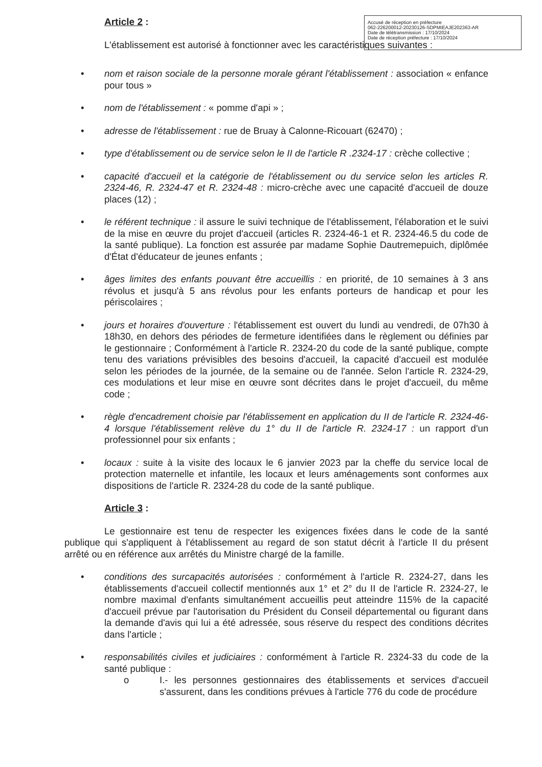Accusé de réception en préfecture
062-226200012-20230126-SDPMIEAJE202363-AR
Date de télétransmission : 17/10/2024
Date de réception préfecture : 17/10/2024
Article 2 :
L'établissement est autorisé à fonctionner avec les caractéristiques suivantes :
• nom et raison sociale de la personne morale gérant l'établissement : association « enfance pour tous »
• nom de l'établissement : « pomme d'api » ;
• adresse de l'établissement : rue de Bruay à Calonne-Ricouart (62470) ;
• type d'établissement ou de service selon le II de l'article R .2324-17 : crèche collective ;
• capacité d'accueil et la catégorie de l'établissement ou du service selon les articles R. 2324-46, R. 2324-47 et R. 2324-48 : micro-crèche avec une capacité d'accueil de douze places (12) ;
• le référent technique : il assure le suivi technique de l'établissement, l'élaboration et le suivi de la mise en œuvre du projet d'accueil (articles R. 2324-46-1 et R. 2324-46.5 du code de la santé publique). La fonction est assurée par madame Sophie Dautremepuich, diplômée d'État d'éducateur de jeunes enfants ;
• âges limites des enfants pouvant être accueillis : en priorité, de 10 semaines à 3 ans révolus et jusqu'à 5 ans révolus pour les enfants porteurs de handicap et pour les périscolaires ;
• jours et horaires d'ouverture : l'établissement est ouvert du lundi au vendredi, de 07h30 à 18h30, en dehors des périodes de fermeture identifiées dans le règlement ou définies par le gestionnaire ; Conformément à l'article R. 2324-20 du code de la santé publique, compte tenu des variations prévisibles des besoins d'accueil, la capacité d'accueil est modulée selon les périodes de la journée, de la semaine ou de l'année. Selon l'article R. 2324-29, ces modulations et leur mise en œuvre sont décrites dans le projet d'accueil, du même code ;
• règle d'encadrement choisie par l'établissement en application du II de l'article R. 2324-46-4 lorsque l'établissement relève du 1° du II de l'article R. 2324-17 : un rapport d'un professionnel pour six enfants ;
• locaux : suite à la visite des locaux le 6 janvier 2023 par la cheffe du service local de protection maternelle et infantile, les locaux et leurs aménagements sont conformes aux dispositions de l'article R. 2324-28 du code de la santé publique.
Article 3 :
Le gestionnaire est tenu de respecter les exigences fixées dans le code de la santé publique qui s'appliquent à l'établissement au regard de son statut décrit à l'article II du présent arrêté ou en référence aux arrêtés du Ministre chargé de la famille.
• conditions des surcapacités autorisées : conformément à l'article R. 2324-27, dans les établissements d'accueil collectif mentionnés aux 1° et 2° du II de l'article R. 2324-27, le nombre maximal d'enfants simultanément accueillis peut atteindre 115% de la capacité d'accueil prévue par l'autorisation du Président du Conseil départemental ou figurant dans la demande d'avis qui lui a été adressée, sous réserve du respect des conditions décrites dans l'article ;
• responsabilités civiles et judiciaires : conformément à l'article R. 2324-33 du code de la santé publique :
o I.- les personnes gestionnaires des établissements et services d'accueil s'assurent, dans les conditions prévues à l'article 776 du code de procédure